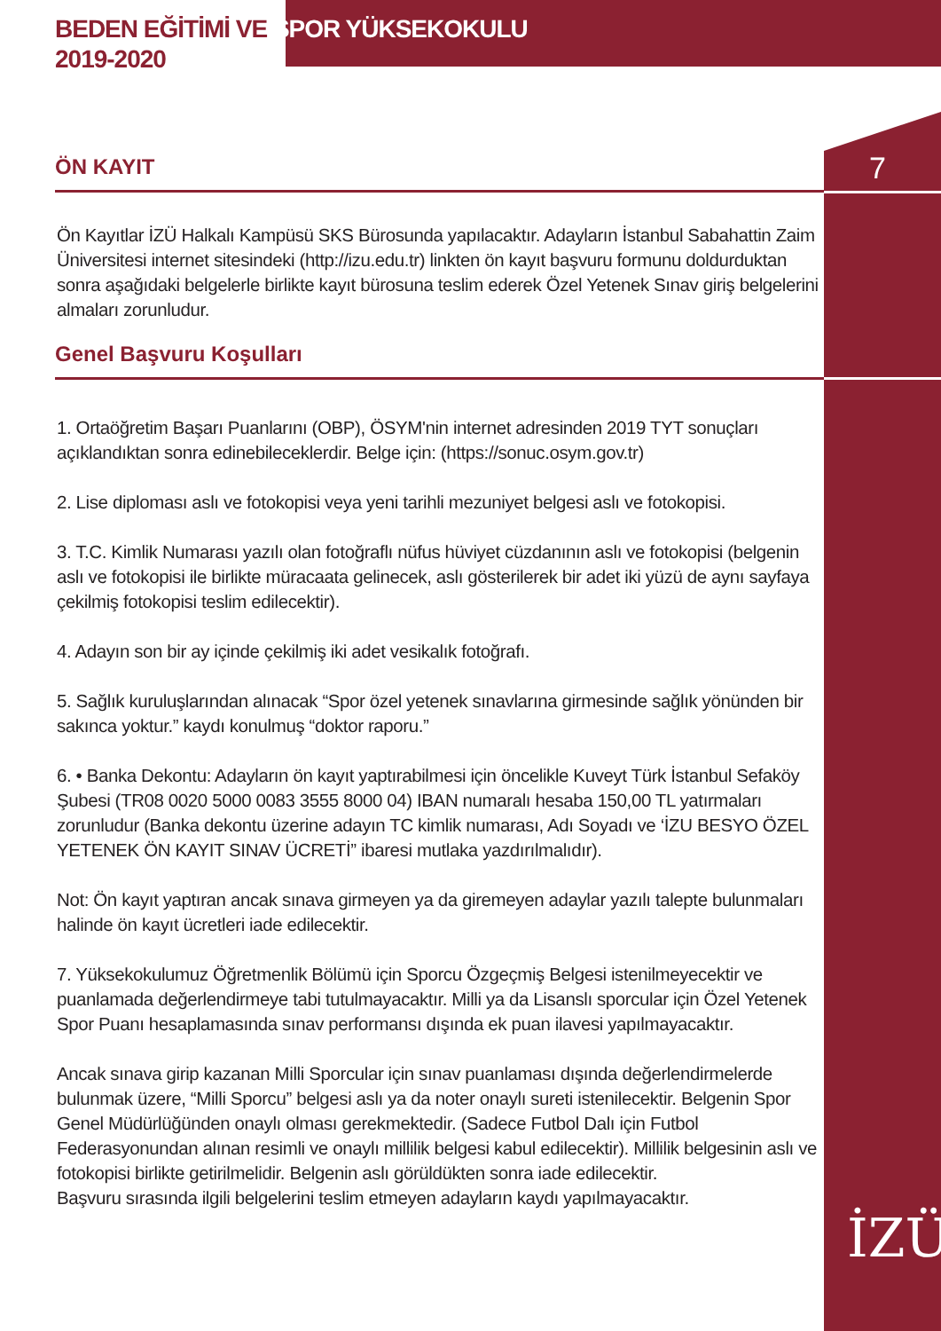BEDEN EĞİTİMİ VE SPOR YÜKSEKOKULU
2019-2020
7
İZÜ
ÖN KAYIT
Ön Kayıtlar İZÜ Halkalı Kampüsü SKS Bürosunda yapılacaktır. Adayların İstanbul Sabahattin Zaim Üniversitesi internet sitesindeki (http://izu.edu.tr) linkten ön kayıt başvuru formunu doldurduktan sonra aşağıdaki belgelerle birlikte kayıt bürosuna teslim ederek Özel Yetenek Sınav giriş belgelerini almaları zorunludur.
Genel Başvuru Koşulları
1. Ortaöğretim Başarı Puanlarını (OBP), ÖSYM'nin internet adresinden 2019 TYT sonuçları açıklandıktan sonra edinebileceklerdir. Belge için: (https://sonuc.osym.gov.tr)
2. Lise diploması aslı ve fotokopisi veya yeni tarihli mezuniyet belgesi aslı ve fotokopisi.
3. T.C. Kimlik Numarası yazılı olan fotoğraflı nüfus hüviyet cüzdanının aslı ve fotokopisi (belgenin aslı ve fotokopisi ile birlikte müracaata gelinecek, aslı gösterilerek bir adet iki yüzü de aynı sayfaya çekilmiş fotokopisi teslim edilecektir).
4. Adayın son bir ay içinde çekilmiş iki adet vesikalık fotoğrafı.
5. Sağlık kuruluşlarından alınacak “Spor özel yetenek sınavlarına girmesinde sağlık yönünden bir sakınca yoktur.” kaydı konulmuş “doktor raporu.”
6. • Banka Dekontu: Adayların ön kayıt yaptırabilmesi için öncelikle Kuveyt Türk İstanbul Sefaköy Şubesi (TR08 0020 5000 0083 3555 8000 04) IBAN numaralı hesaba 150,00 TL yatırmaları zorunludur (Banka dekontu üzerine adayın TC kimlik numarası, Adı Soyadı ve ‘İZU BESYO ÖZEL YETENEK ÖN KAYIT SINAV ÜCRETİ” ibaresi mutlaka yazdırılmalıdır).
Not: Ön kayıt yaptıran ancak sınava girmeyen ya da giremeyen adaylar yazılı talepte bulunmaları halinde ön kayıt ücretleri iade edilecektir.
7. Yüksekokulumuz Öğretmenlik Bölümü için Sporcu Özgeçmiş Belgesi istenilmeyecektir ve puanlamada değerlendirmeye tabi tutulmayacaktır. Milli ya da Lisanslı sporcular için Özel Yetenek Spor Puanı hesaplamasında sınav performansı dışında ek puan ilavesi yapılmayacaktır.
Ancak sınava girip kazanan Milli Sporcular için sınav puanlaması dışında değerlendirmelerde bulunmak üzere, “Milli Sporcu” belgesi aslı ya da noter onaylı sureti istenilecektir. Belgenin Spor Genel Müdürlüğünden onaylı olması gerekmektedir. (Sadece Futbol Dalı için Futbol Federasyonundan alınan resimli ve onaylı millilik belgesi kabul edilecektir). Millilik belgesinin aslı ve fotokopisi birlikte getirilmelidir. Belgenin aslı görüldükten sonra iade edilecektir.
Başvuru sırasında ilgili belgelerini teslim etmeyen adayların kaydı yapılmayacaktır.